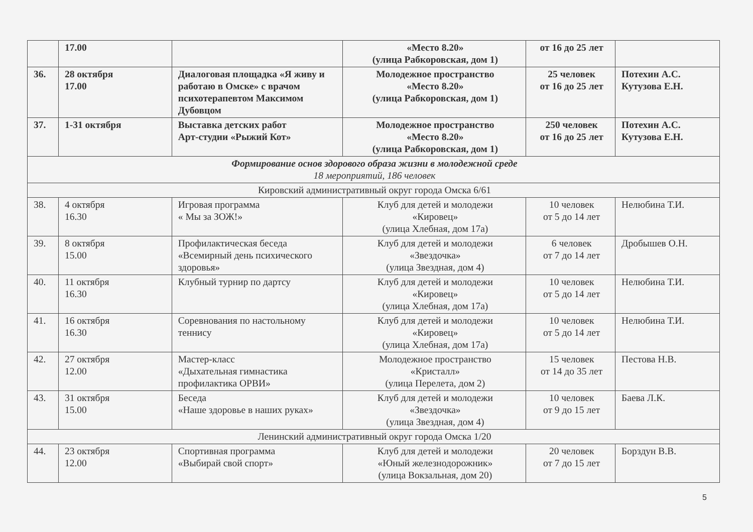| | 17.00 | | «Место 8.20» (улица Рабкоровская, дом 1) | от 16 до 25 лет | |
| 36. | 28 октября 17.00 | Диалоговая площадка «Я живу и работаю в Омске» с врачом психотерапевтом Максимом Дубовцом | Молодежное пространство «Место 8.20» (улица Рабкоровская, дом 1) | 25 человек от 16 до 25 лет | Потехин А.С. Кутузова Е.Н. |
| 37. | 1-31 октября | Выставка детских работ Арт-студии «Рыжий Кот» | Молодежное пространство «Место 8.20» (улица Рабкоровская, дом 1) | 250 человек от 16 до 25 лет | Потехин А.С. Кутузова Е.Н. |
| Формирование основ здорового образа жизни в молодежной среде 18 мероприятий, 186 человек | | | | | |
| Кировский административный округ города Омска 6/61 | | | | | |
| 38. | 4 октября 16.30 | Игровая программа « Мы за ЗОЖ!» | Клуб для детей и молодежи «Кировец» (улица Хлебная, дом 17а) | 10 человек от 5 до 14 лет | Нелюбина Т.И. |
| 39. | 8 октября 15.00 | Профилактическая беседа «Всемирный день психического здоровья» | Клуб для детей и молодежи «Звездочка» (улица Звездная, дом 4) | 6 человек от 7 до 14 лет | Дробышев О.Н. |
| 40. | 11 октября 16.30 | Клубный турнир по дартсу | Клуб для детей и молодежи «Кировец» (улица Хлебная, дом 17а) | 10 человек от 5 до 14 лет | Нелюбина Т.И. |
| 41. | 16 октября 16.30 | Соревнования по настольному теннису | Клуб для детей и молодежи «Кировец» (улица Хлебная, дом 17а) | 10 человек от 5 до 14 лет | Нелюбина Т.И. |
| 42. | 27 октября 12.00 | Мастер-класс «Дыхательная гимнастика профилактика ОРВИ» | Молодежное пространство «Кристалл» (улица Перелета, дом 2) | 15 человек от 14 до 35 лет | Пестова Н.В. |
| 43. | 31 октября 15.00 | Беседа «Наше здоровье в наших руках» | Клуб для детей и молодежи «Звездочка» (улица Звездная, дом 4) | 10 человек от 9 до 15 лет | Баева Л.К. |
| Ленинский административный округ города Омска 1/20 | | | | | |
| 44. | 23 октября 12.00 | Спортивная программа «Выбирай свой спорт» | Клуб для детей и молодежи «Юный железнодорожник» (улица Вокзальная, дом 20) | 20 человек от 7 до 15 лет | Борздун В.В. |
5